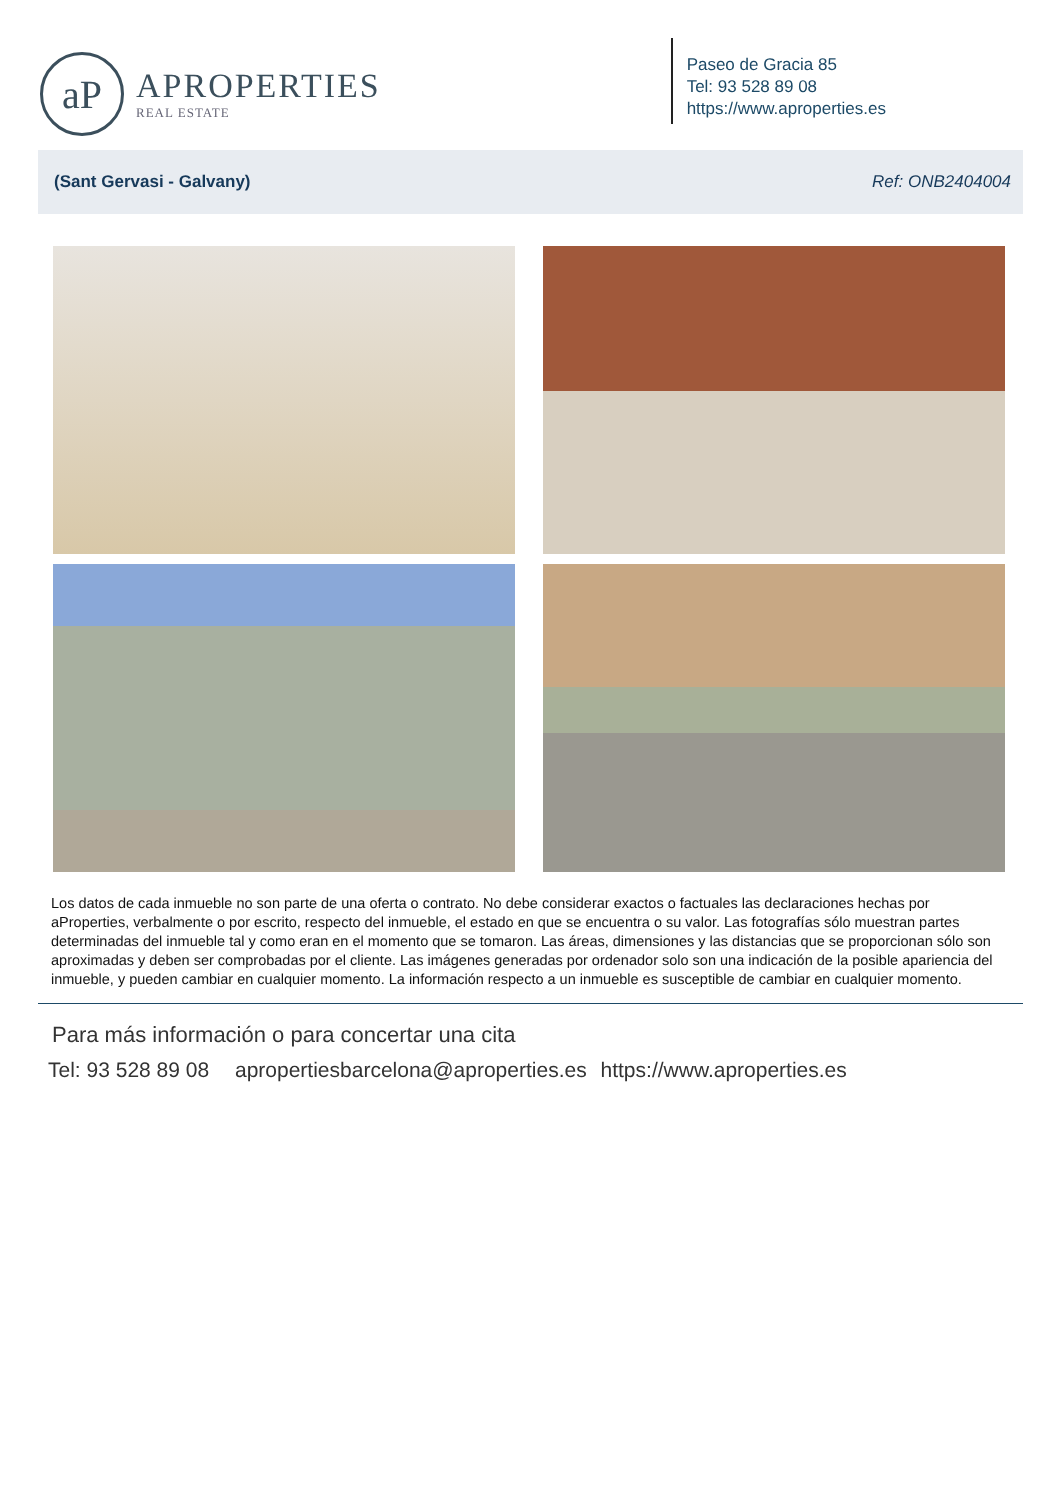aP
APROPERTIES
REAL ESTATE
Paseo de Gracia 85
Tel: 93 528 89 08
https://www.aproperties.es
(Sant Gervasi - Galvany) Ref: ONB2404004
Los datos de cada inmueble no son parte de una oferta o contrato. No debe considerar exactos o factuales las declaraciones hechas por aProperties, verbalmente o por escrito, respecto del inmueble, el estado en que se encuentra o su valor. Las fotografías sólo muestran partes determinadas del inmueble tal y como eran en el momento que se tomaron. Las áreas, dimensiones y las distancias que se proporcionan sólo son aproximadas y deben ser comprobadas por el cliente. Las imágenes generadas por ordenador solo son una indicación de la posible apariencia del inmueble, y pueden cambiar en cualquier momento. La información respecto a un inmueble es susceptible de cambiar en cualquier momento.
Para más información o para concertar una cita
Tel: 93 528 89 08 apropertiesbarcelona@aproperties.es https://www.aproperties.es